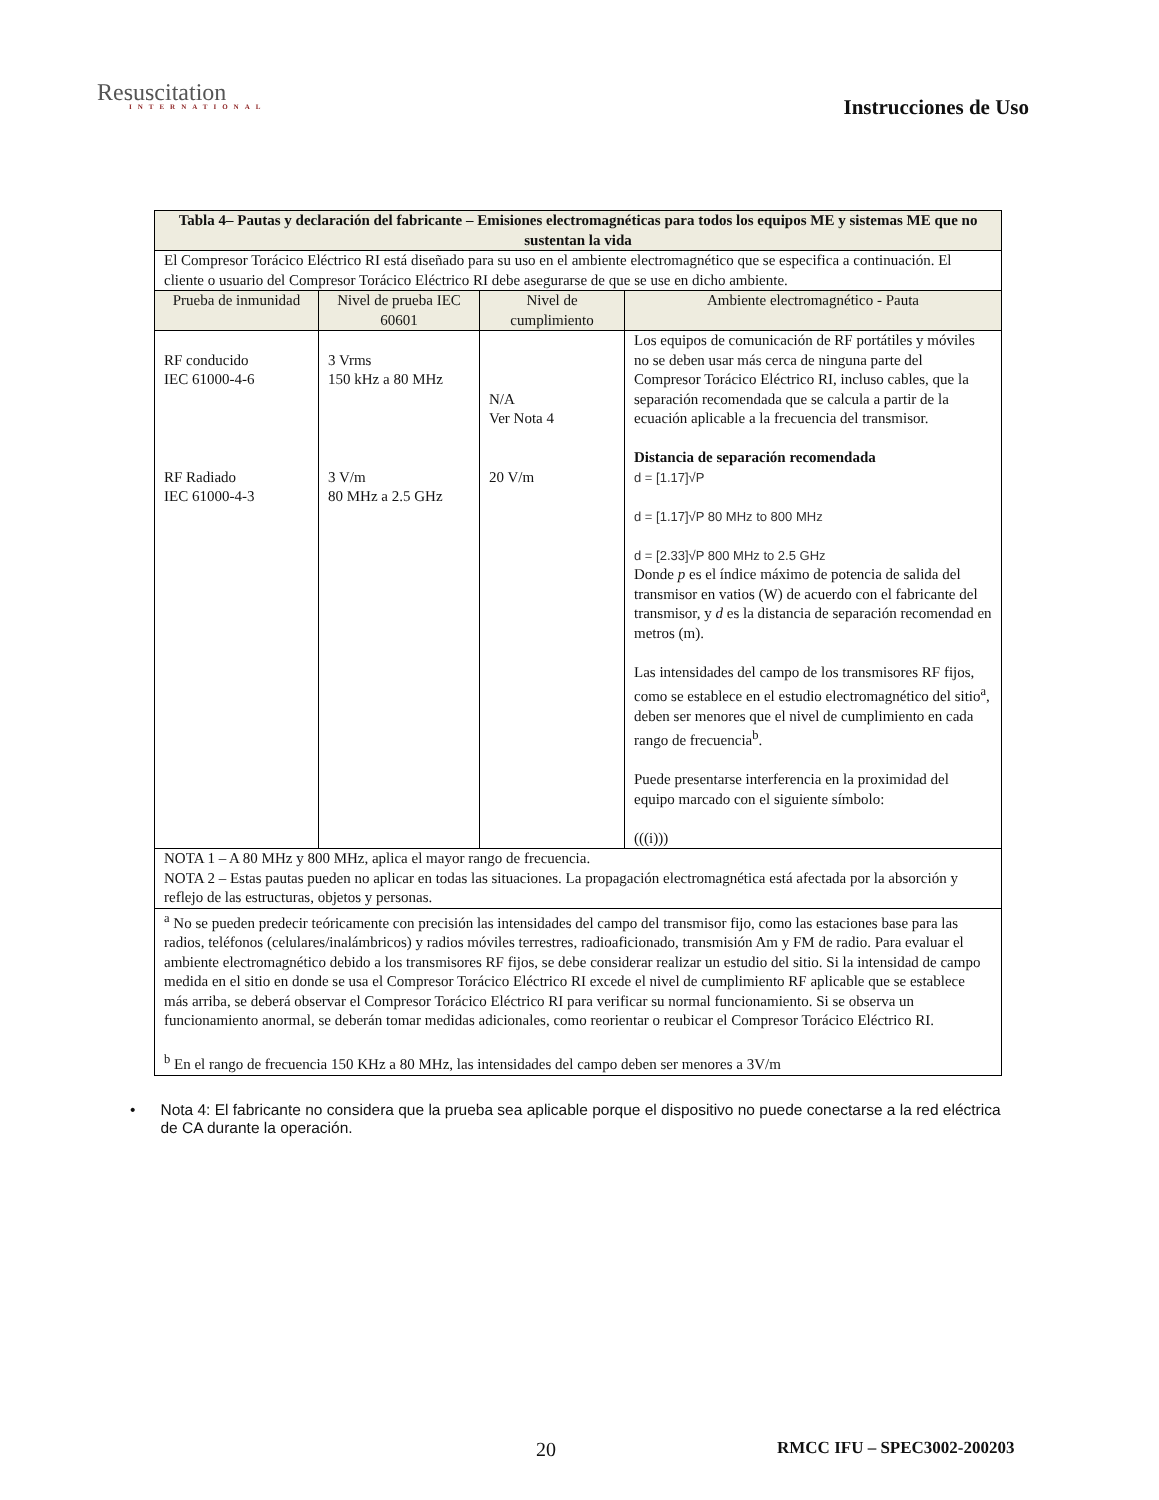Resuscitation
INTERNATIONAL
Instrucciones de Uso
| Tabla 4– Pautas y declaración del fabricante – Emisiones electromagnéticas para todos los equipos ME y sistemas ME que no sustentan la vida | | | |
| --- | --- | --- | --- |
| El Compresor Torácico Eléctrico RI está diseñado para su uso en el ambiente electromagnético que se especifica a continuación. El cliente o usuario del Compresor Torácico Eléctrico RI debe asegurarse de que se use en dicho ambiente. | | | |
| Prueba de inmunidad | Nivel de prueba IEC 60601 | Nivel de cumplimiento | Ambiente electromagnético - Pauta |
| RF conducido IEC 61000-4-6 RF Radiado IEC 61000-4-3 | 3 Vrms 150 kHz a 80 MHz 3 V/m 80 MHz a 2.5 GHz | N/A Ver Nota 4 20 V/m | Los equipos de comunicación de RF portátiles y móviles no se deben usar más cerca de ninguna parte del Compresor Torácico Eléctrico RI, incluso cables, que la separación recomendada que se calcula a partir de la ecuación aplicable a la frecuencia del transmisor. Distancia de separación recomendada d = [1.17]√P d = [1.17]√P 80 MHz to 800 MHz d = [2.33]√P 800 MHz to 2.5 GHz Donde p es el índice máximo de potencia de salida del transmisor en vatios (W) de acuerdo con el fabricante del transmisor, y d es la distancia de separación recomendad en metros (m). Las intensidades del campo de los transmisores RF fijos, como se establece en el estudio electromagnético del sitio<sup>a</sup>, deben ser menores que el nivel de cumplimiento en cada rango de frecuencia<sup>b</sup>. Puede presentarse interferencia en la proximidad del equipo marcado con el siguiente símbolo: (((i))) |
| NOTA 1 – A 80 MHz y 800 MHz, aplica el mayor rango de frecuencia. NOTA 2 – Estas pautas pueden no aplicar en todas las situaciones. La propagación electromagnética está afectada por la absorción y reflejo de las estructuras, objetos y personas. | | | |
| <sup>a</sup> No se pueden predecir teóricamente con precisión las intensidades del campo del transmisor fijo, como las estaciones base para las radios, teléfonos (celulares/inalámbricos) y radios móviles terrestres, radioaficionado, transmisión Am y FM de radio. Para evaluar el ambiente electromagnético debido a los transmisores RF fijos, se debe considerar realizar un estudio del sitio. Si la intensidad de campo medida en el sitio en donde se usa el Compresor Torácico Eléctrico RI excede el nivel de cumplimiento RF aplicable que se establece más arriba, se deberá observar el Compresor Torácico Eléctrico RI para verificar su normal funcionamiento. Si se observa un funcionamiento anormal, se deberán tomar medidas adicionales, como reorientar o reubicar el Compresor Torácico Eléctrico RI. <sup>b</sup> En el rango de frecuencia 150 KHz a 80 MHz, las intensidades del campo deben ser menores a 3V/m | | | |
• Nota 4: El fabricante no considera que la prueba sea aplicable porque el dispositivo no puede conectarse a la red eléctrica de CA durante la operación.
20 RMCC IFU – SPEC3002-200203